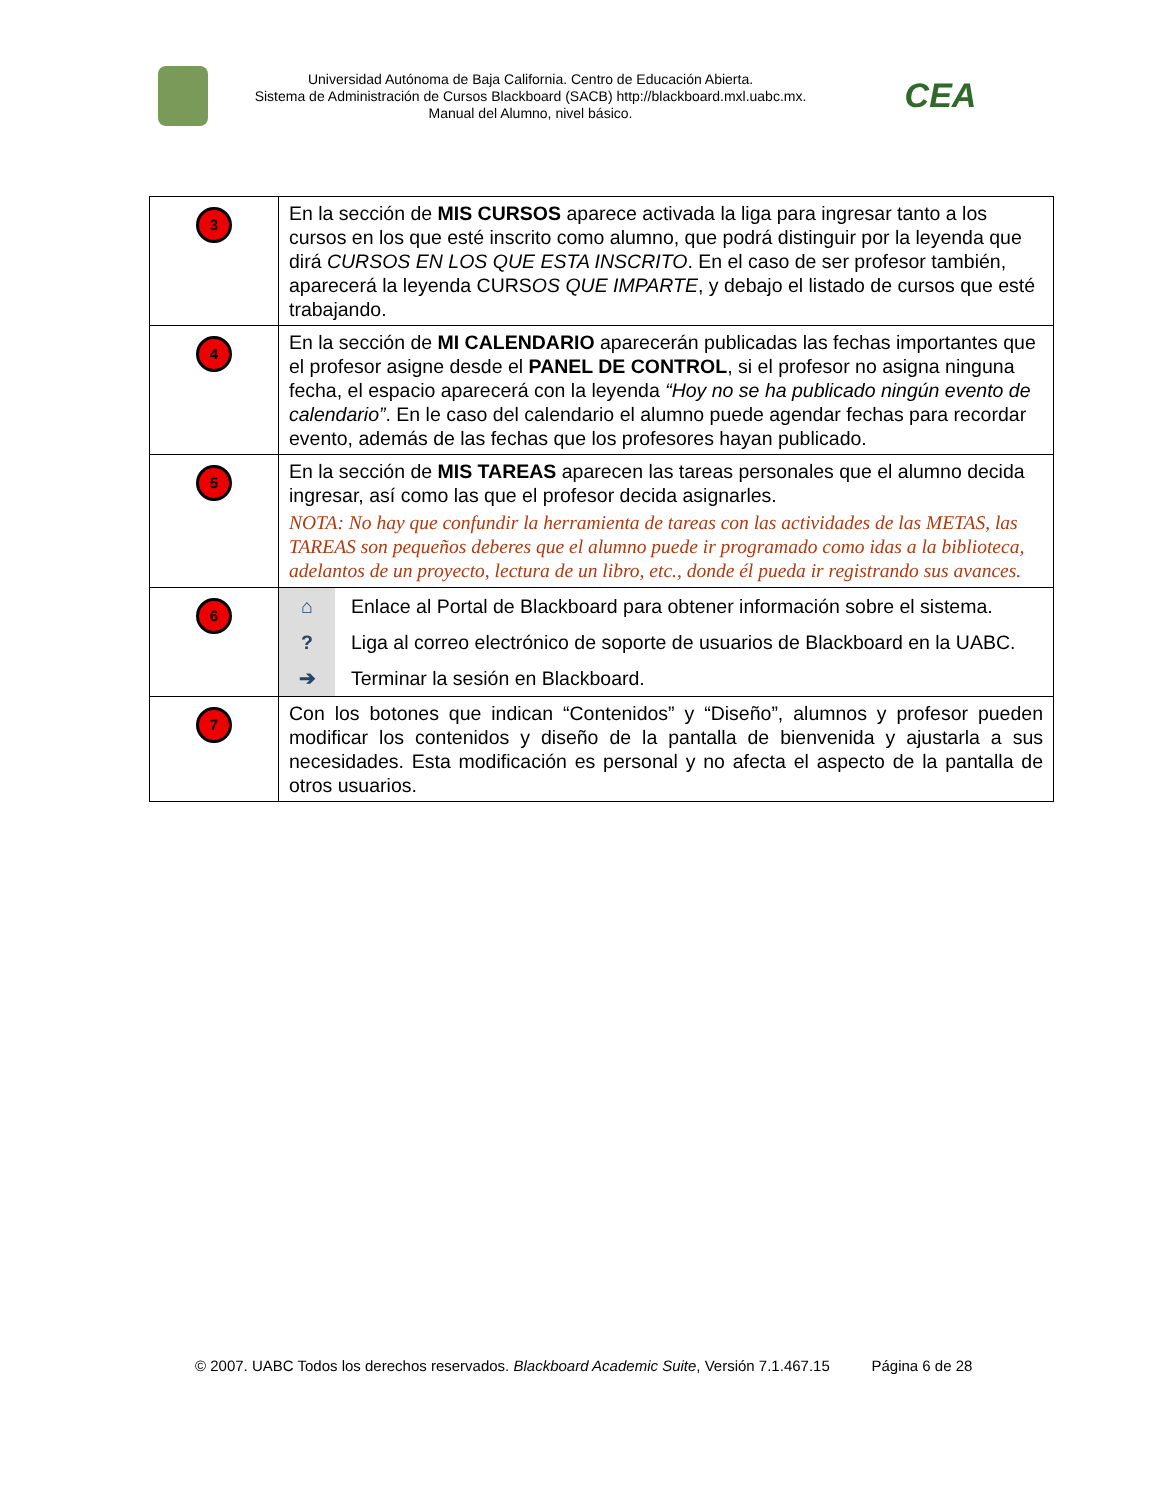Universidad Autónoma de Baja California. Centro de Educación Abierta.
Sistema de Administración de Cursos Blackboard (SACB) http://blackboard.mxl.uabc.mx.
Manual del Alumno, nivel básico.
CEA
| 3 | En la sección de MIS CURSOS aparece activada la liga para ingresar tanto a los cursos en los que esté inscrito como alumno, que podrá distinguir por la leyenda que dirá CURSOS EN LOS QUE ESTA INSCRITO . En el caso de ser profesor también, aparecerá la leyenda CURS OS QUE IMPARTE , y debajo el listado de cursos que esté trabajando. |
| 4 | En la sección de MI CALENDARIO aparecerán publicadas las fechas importantes que el profesor asigne desde el PANEL DE CONTROL , si el profesor no asigna ninguna fecha, el espacio aparecerá con la leyenda “Hoy no se ha publicado ningún evento de calendario” . En le caso del calendario el alumno puede agendar fechas para recordar evento, además de las fechas que los profesores hayan publicado. |
| 5 | En la sección de MIS TAREAS aparecen las tareas personales que el alumno decida ingresar, así como las que el profesor decida asignarles. NOTA: No hay que confundir la herramienta de tareas con las actividades de las METAS, las TAREAS son pequeños deberes que el alumno puede ir programado como idas a la biblioteca, adelantos de un proyecto, lectura de un libro, etc., donde él pueda ir registrando sus avances. |
| 6 | ⌂ Enlace al Portal de Blackboard para obtener información sobre el sistema. ? Liga al correo electrónico de soporte de usuarios de Blackboard en la UABC. ➔ Terminar la sesión en Blackboard. |
| 7 | Con los botones que indican “Contenidos” y “Diseño”, alumnos y profesor pueden modificar los contenidos y diseño de la pantalla de bienvenida y ajustarla a sus necesidades. Esta modificación es personal y no afecta el aspecto de la pantalla de otros usuarios. |
© 2007. UABC Todos los derechos reservados. Blackboard Academic Suite, Versión 7.1.467.15 Página 6 de 28